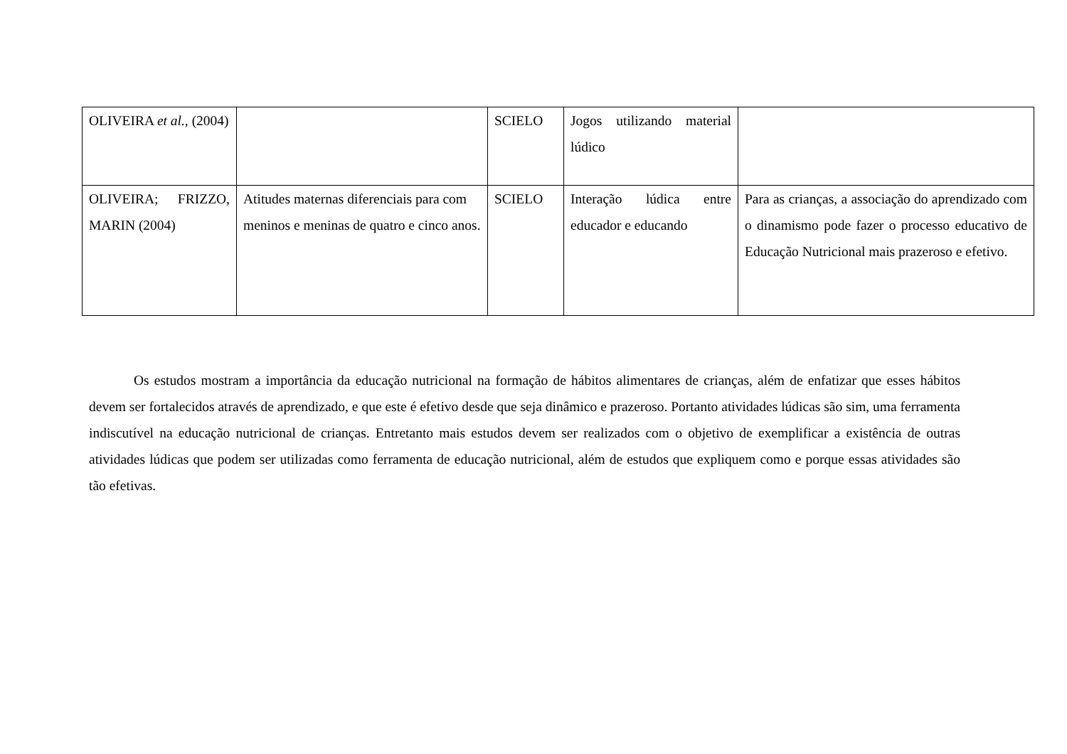| OLIVEIRA et al., (2004) | | SCIELO | Jogos utilizando material lúdico | |
| OLIVEIRA; FRIZZO, MARIN (2004) | Atitudes maternas diferenciais para com meninos e meninas de quatro e cinco anos. | SCIELO | Interação lúdica entre educador e educando | Para as crianças, a associação do aprendizado com o dinamismo pode fazer o processo educativo de Educação Nutricional mais prazeroso e efetivo. |
Os estudos mostram a importância da educação nutricional na formação de hábitos alimentares de crianças, além de enfatizar que esses hábitos devem ser fortalecidos através de aprendizado, e que este é efetivo desde que seja dinâmico e prazeroso. Portanto atividades lúdicas são sim, uma ferramenta indiscutível na educação nutricional de crianças. Entretanto mais estudos devem ser realizados com o objetivo de exemplificar a existência de outras atividades lúdicas que podem ser utilizadas como ferramenta de educação nutricional, além de estudos que expliquem como e porque essas atividades são tão efetivas.